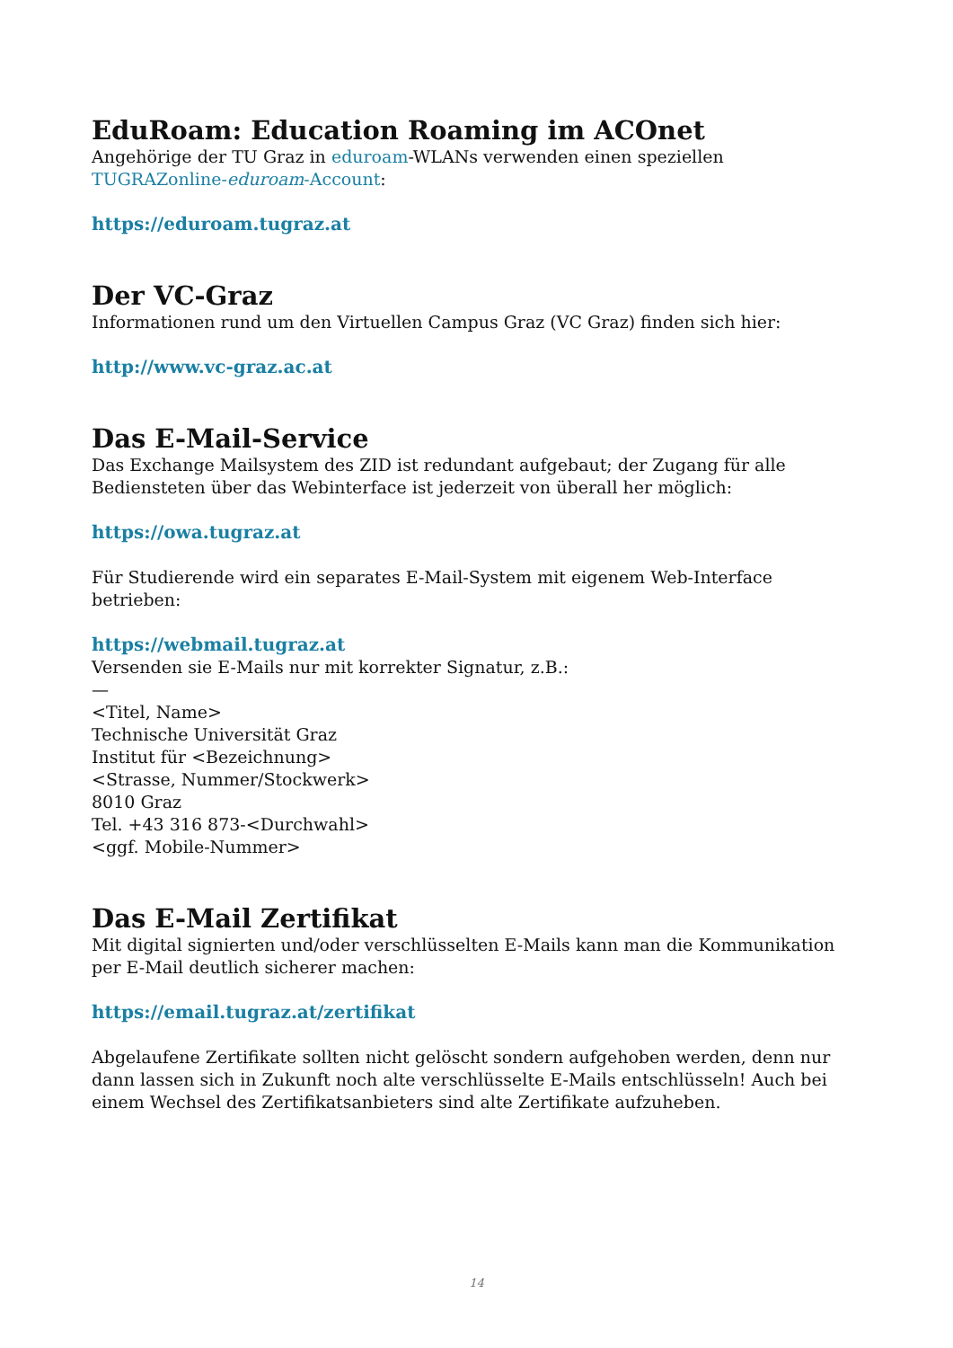EduRoam: Education Roaming im ACOnet
Angehörige der TU Graz in eduroam-WLANs verwenden einen speziellen TUGRAZonline-eduroam-Account:
https://eduroam.tugraz.at
Der VC-Graz
Informationen rund um den Virtuellen Campus Graz (VC Graz) finden sich hier:
http://www.vc-graz.ac.at
Das E-Mail-Service
Das Exchange Mailsystem des ZID ist redundant aufgebaut; der Zugang für alle Bediensteten über das Webinterface ist jederzeit von überall her möglich:
https://owa.tugraz.at
Für Studierende wird ein separates E-Mail-System mit eigenem Web-Interface betrieben:
https://webmail.tugraz.at
Versenden sie E-Mails nur mit korrekter Signatur, z.B.:
—
<Titel, Name>
Technische Universität Graz
Institut für <Bezeichnung>
<Strasse, Nummer/Stockwerk>
8010 Graz
Tel. +43 316 873-<Durchwahl>
<ggf. Mobile-Nummer>
Das E-Mail Zertifikat
Mit digital signierten und/oder verschlüsselten E-Mails kann man die Kommunikation per E-Mail deutlich sicherer machen:
https://email.tugraz.at/zertifikat
Abgelaufene Zertifikate sollten nicht gelöscht sondern aufgehoben werden, denn nur dann lassen sich in Zukunft noch alte verschlüsselte E-Mails entschlüsseln! Auch bei einem Wechsel des Zertifikatsanbieters sind alte Zertifikate aufzuheben.
14